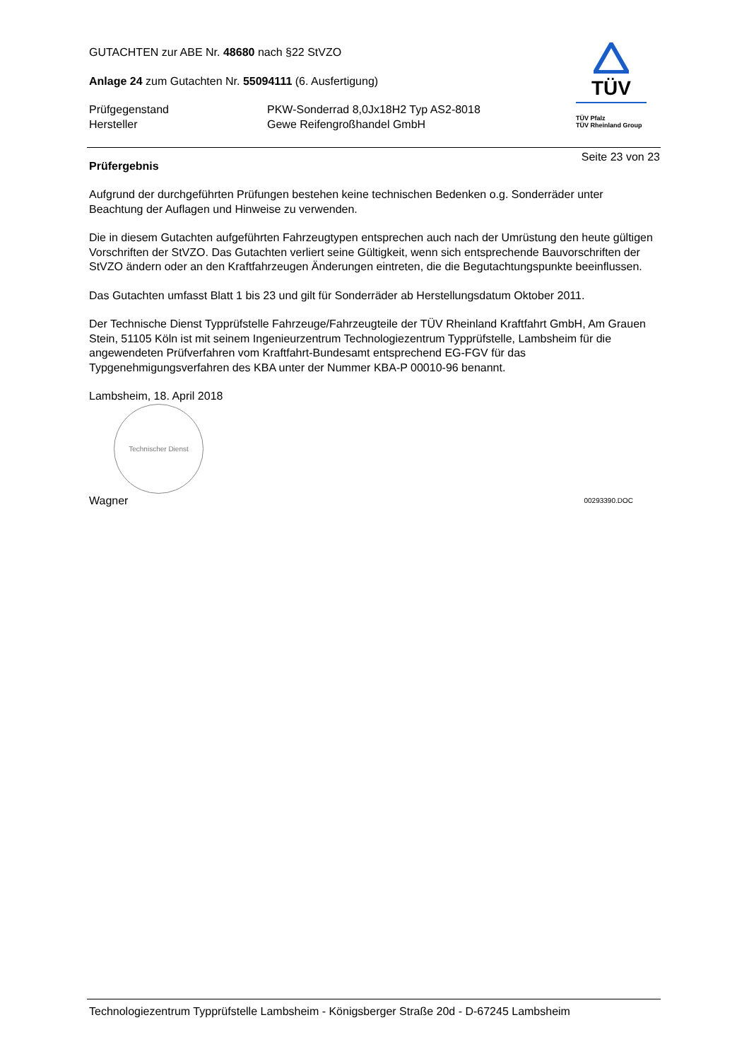GUTACHTEN zur ABE Nr. 48680 nach §22 StVZO
Anlage 24 zum Gutachten Nr. 55094111 (6. Ausfertigung)
Prüfgegenstand PKW-Sonderrad 8,0Jx18H2 Typ AS2-8018
Hersteller Gewe Reifengroßhandel GmbH
TÜV
TÜV Pfalz
TÜV Rheinland Group
Seite 23 von 23
Prüfergebnis
Aufgrund der durchgeführten Prüfungen bestehen keine technischen Bedenken o.g. Sonderräder unter Beachtung der Auflagen und Hinweise zu verwenden.
Die in diesem Gutachten aufgeführten Fahrzeugtypen entsprechen auch nach der Umrüstung den heute gültigen Vorschriften der StVZO. Das Gutachten verliert seine Gültigkeit, wenn sich entsprechende Bauvorschriften der StVZO ändern oder an den Kraftfahrzeugen Änderungen eintreten, die die Begutachtungspunkte beeinflussen.
Das Gutachten umfasst Blatt 1 bis 23 und gilt für Sonderräder ab Herstellungsdatum Oktober 2011.
Der Technische Dienst Typprüfstelle Fahrzeuge/Fahrzeugteile der TÜV Rheinland Kraftfahrt GmbH, Am Grauen Stein, 51105 Köln ist mit seinem Ingenieurzentrum Technologiezentrum Typprüfstelle, Lambsheim für die angewendeten Prüfverfahren vom Kraftfahrt-Bundesamt entsprechend EG-FGV für das Typgenehmigungsverfahren des KBA unter der Nummer KBA-P 00010-96 benannt.
Lambsheim, 18. April 2018
Technischer Dienst
Wagner 00293390.DOC
Technologiezentrum Typprüfstelle Lambsheim - Königsberger Straße 20d - D-67245 Lambsheim